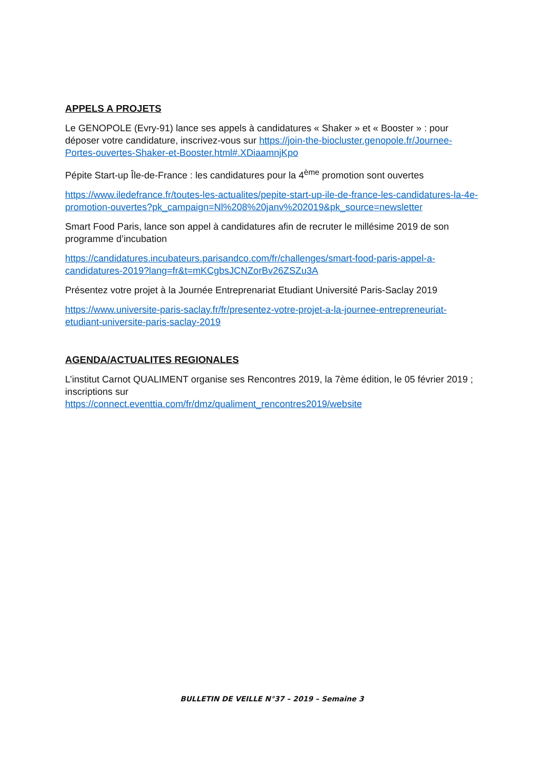APPELS A PROJETS
Le GENOPOLE (Evry-91) lance ses appels à candidatures « Shaker » et « Booster » : pour déposer votre candidature, inscrivez-vous sur https://join-the-biocluster.genopole.fr/Journee-Portes-ouvertes-Shaker-et-Booster.html#.XDiaamnjKpo
Pépite Start-up Île-de-France : les candidatures pour la 4<sup>ème</sup> promotion sont ouvertes
https://www.iledefrance.fr/toutes-les-actualites/pepite-start-up-ile-de-france-les-candidatures-la-4e-promotion-ouvertes?pk_campaign=Nl%208%20janv%202019&pk_source=newsletter
Smart Food Paris, lance son appel à candidatures afin de recruter le millésime 2019 de son programme d’incubation
https://candidatures.incubateurs.parisandco.com/fr/challenges/smart-food-paris-appel-a-candidatures-2019?lang=fr&t=mKCgbsJCNZorBv26ZSZu3A
Présentez votre projet à la Journée Entreprenariat Etudiant Université Paris-Saclay 2019
https://www.universite-paris-saclay.fr/fr/presentez-votre-projet-a-la-journee-entrepreneuriat-etudiant-universite-paris-saclay-2019
AGENDA/ACTUALITES REGIONALES
L’institut Carnot QUALIMENT organise ses Rencontres 2019, la 7ème édition, le 05 février 2019 ; inscriptions sur
https://connect.eventtia.com/fr/dmz/qualiment_rencontres2019/website
BULLETIN DE VEILLE N°37 – 2019 – Semaine 3